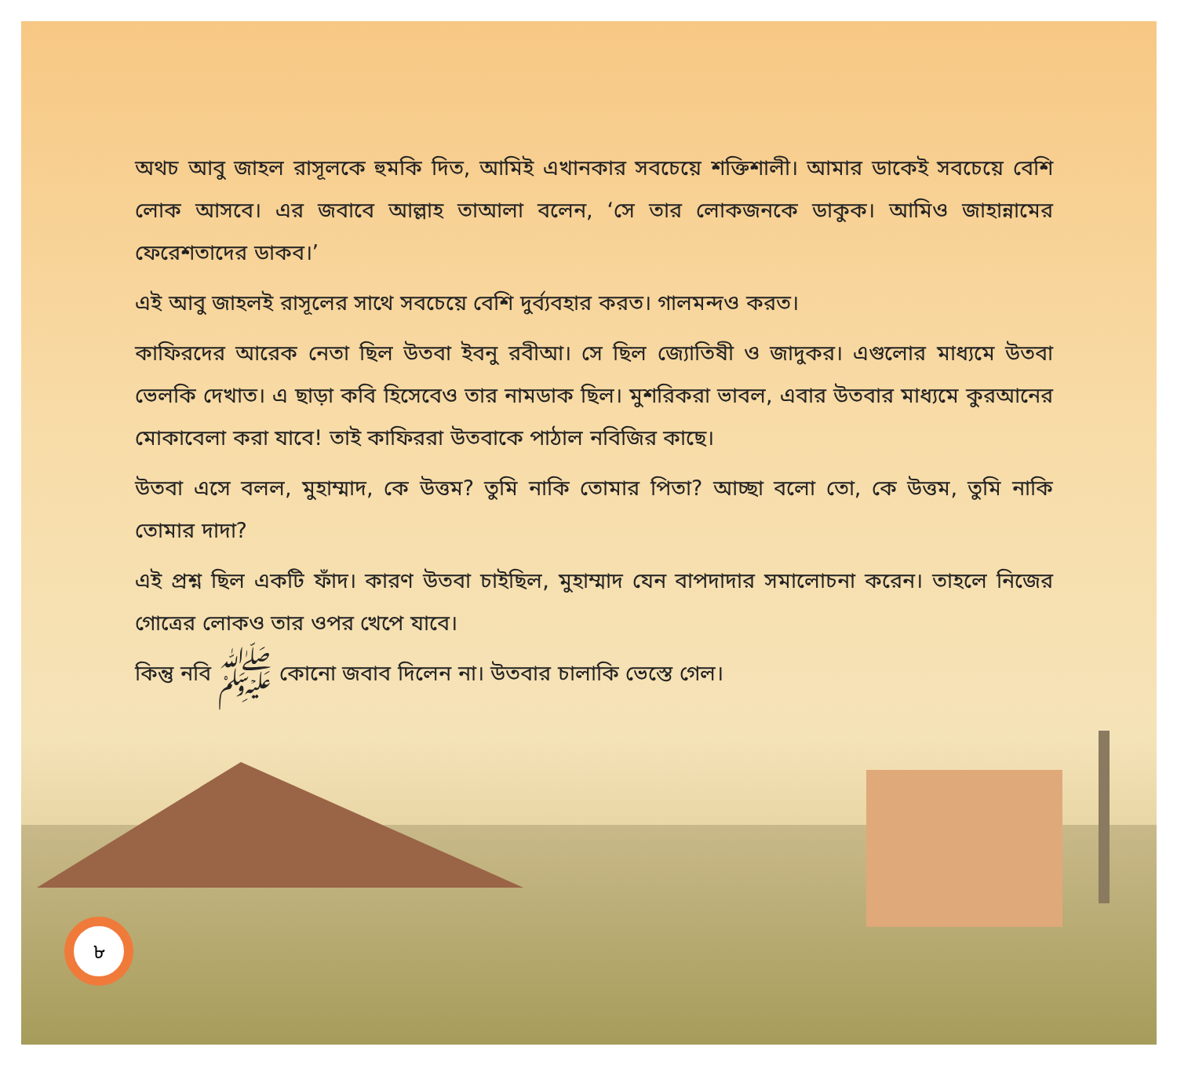অথচ আবু জাহল রাসূলকে হুমকি দিত, আমিই এখানকার সবচেয়ে শক্তিশালী। আমার ডাকেই সবচেয়ে বেশি লোক আসবে। এর জবাবে আল্লাহ তাআলা বলেন, ‘সে তার লোকজনকে ডাকুক। আমিও জাহান্নামের ফেরেশতাদের ডাকব।’
এই আবু জাহলই রাসূলের সাথে সবচেয়ে বেশি দুর্ব্যবহার করত। গালমন্দও করত।
কাফিরদের আরেক নেতা ছিল উতবা ইবনু রবীআ। সে ছিল জ্যোতিষী ও জাদুকর। এগুলোর মাধ্যমে উতবা ভেলকি দেখাত। এ ছাড়া কবি হিসেবেও তার নামডাক ছিল। মুশরিকরা ভাবল, এবার উতবার মাধ্যমে কুরআনের মোকাবেলা করা যাবে! তাই কাফিররা উতবাকে পাঠাল নবিজির কাছে।
উতবা এসে বলল, মুহাম্মাদ, কে উত্তম? তুমি নাকি তোমার পিতা? আচ্ছা বলো তো, কে উত্তম, তুমি নাকি তোমার দাদা?
এই প্রশ্ন ছিল একটি ফাঁদ। কারণ উতবা চাইছিল, মুহাম্মাদ যেন বাপদাদার সমালোচনা করেন। তাহলে নিজের গোত্রের লোকও তার ওপর খেপে যাবে।
কিন্তু নবি ﷺ কোনো জবাব দিলেন না। উতবার চালাকি ভেস্তে গেল।
৮